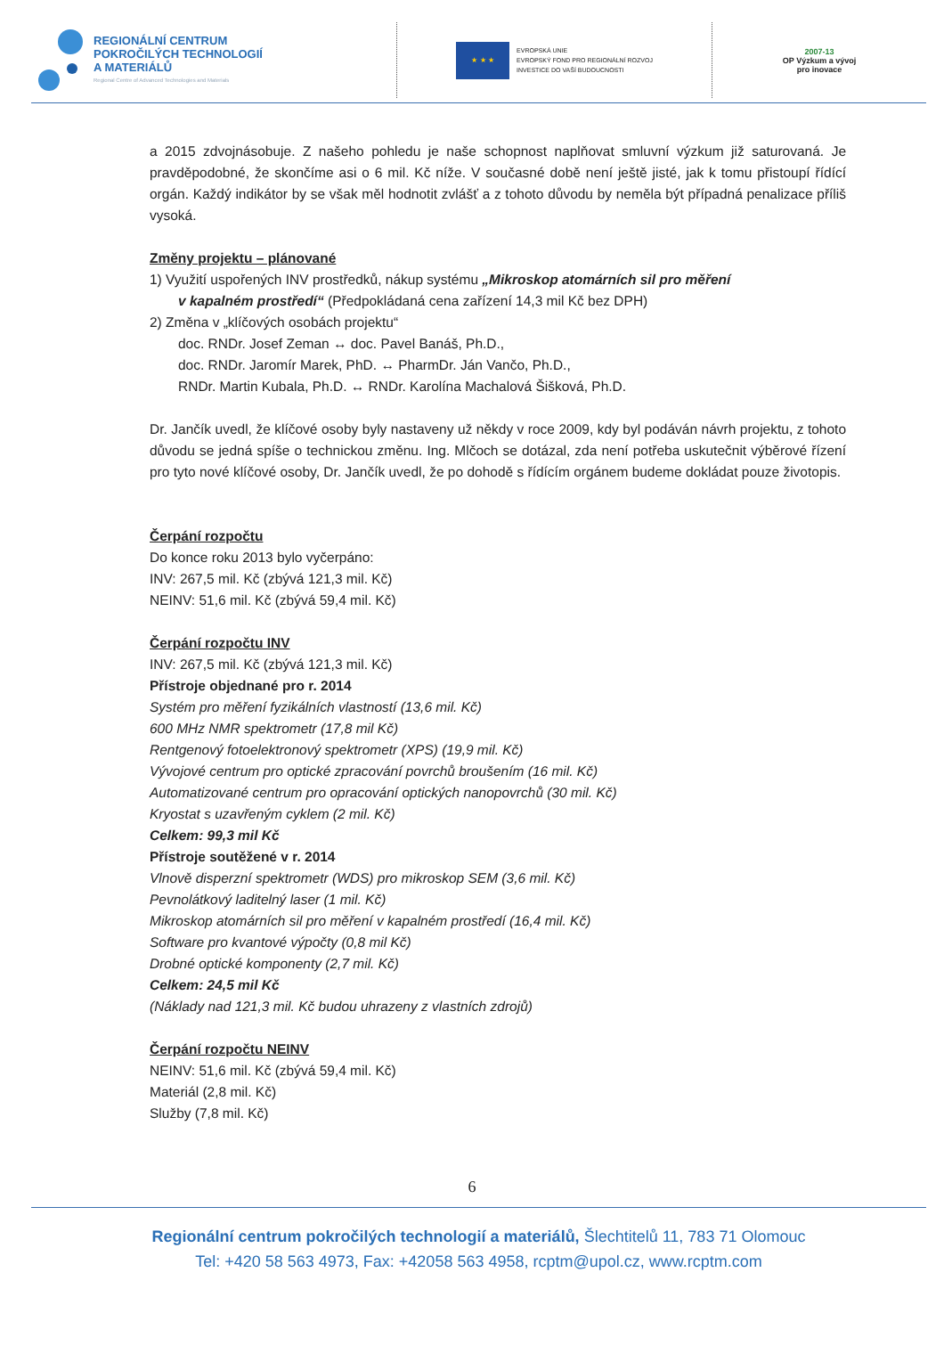REGIONÁLNÍ CENTRUM
POKROČILÝCH TECHNOLOGIÍ
A MATERIÁLŮ
Regional Centre of Advanced Technologies and Materials
★ ★ ★
EVROPSKÁ UNIE
EVROPSKÝ FOND PRO REGIONÁLNÍ ROZVOJ
INVESTICE DO VAŠÍ BUDOUCNOSTI
2007-13
OP Výzkum a vývoj
pro inovace
a 2015 zdvojnásobuje. Z našeho pohledu je naše schopnost naplňovat smluvní výzkum již saturovaná. Je pravděpodobné, že skončíme asi o 6 mil. Kč níže. V současné době není ještě jisté, jak k tomu přistoupí řídící orgán. Každý indikátor by se však měl hodnotit zvlášť a z tohoto důvodu by neměla být případná penalizace příliš vysoká.
Změny projektu – plánované
1) Využití uspořených INV prostředků, nákup systému „Mikroskop atomárních sil pro měření
v kapalném prostředí“ (Předpokládaná cena zařízení 14,3 mil Kč bez DPH)
2) Změna v „klíčových osobách projektu“
doc. RNDr. Josef Zeman ↔ doc. Pavel Banáš, Ph.D.,
doc. RNDr. Jaromír Marek, PhD. ↔ PharmDr. Ján Vančo, Ph.D.,
RNDr. Martin Kubala, Ph.D. ↔ RNDr. Karolína Machalová Šišková, Ph.D.
Dr. Jančík uvedl, že klíčové osoby byly nastaveny už někdy v roce 2009, kdy byl podáván návrh projektu, z tohoto důvodu se jedná spíše o technickou změnu. Ing. Mlčoch se dotázal, zda není potřeba uskutečnit výběrové řízení pro tyto nové klíčové osoby, Dr. Jančík uvedl, že po dohodě s řídícím orgánem budeme dokládat pouze životopis.
Čerpání rozpočtu
Do konce roku 2013 bylo vyčerpáno:
INV: 267,5 mil. Kč (zbývá 121,3 mil. Kč)
NEINV: 51,6 mil. Kč (zbývá 59,4 mil. Kč)
Čerpání rozpočtu INV
INV: 267,5 mil. Kč (zbývá 121,3 mil. Kč)
Přístroje objednané pro r. 2014
Systém pro měření fyzikálních vlastností (13,6 mil. Kč)
600 MHz NMR spektrometr (17,8 mil Kč)
Rentgenový fotoelektronový spektrometr (XPS) (19,9 mil. Kč)
Vývojové centrum pro optické zpracování povrchů broušením (16 mil. Kč)
Automatizované centrum pro opracování optických nanopovrchů (30 mil. Kč)
Kryostat s uzavřeným cyklem (2 mil. Kč)
Celkem: 99,3 mil Kč
Přístroje soutěžené v r. 2014
Vlnově disperzní spektrometr (WDS) pro mikroskop SEM (3,6 mil. Kč)
Pevnolátkový laditelný laser (1 mil. Kč)
Mikroskop atomárních sil pro měření v kapalném prostředí (16,4 mil. Kč)
Software pro kvantové výpočty (0,8 mil Kč)
Drobné optické komponenty (2,7 mil. Kč)
Celkem: 24,5 mil Kč
(Náklady nad 121,3 mil. Kč budou uhrazeny z vlastních zdrojů)
Čerpání rozpočtu NEINV
NEINV: 51,6 mil. Kč (zbývá 59,4 mil. Kč)
Materiál (2,8 mil. Kč)
Služby (7,8 mil. Kč)
6
Regionální centrum pokročilých technologií a materiálů, Šlechtitelů 11, 783 71 Olomouc
Tel: +420 58 563 4973, Fax: +42058 563 4958, rcptm@upol.cz, www.rcptm.com